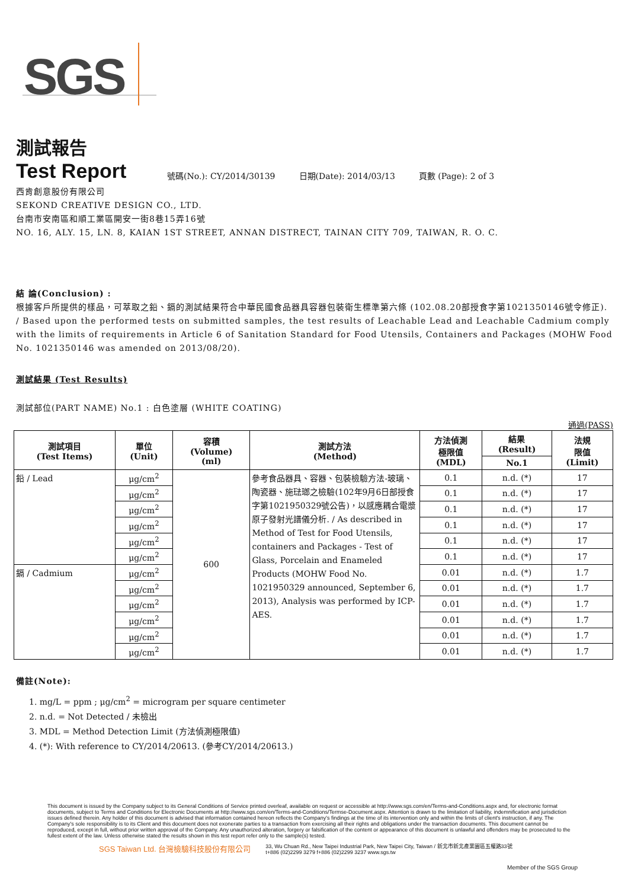SGS
測試報告
Test Report
號碼(No.): CY/2014/30139 日期(Date): 2014/03/13 頁數 (Page): 2 of 3
西肯創意股份有限公司
SEKOND CREATIVE DESIGN CO., LTD.
台南市安南區和順工業區開安一街8巷15弄16號
NO. 16, ALY. 15, LN. 8, KAIAN 1ST STREET, ANNAN DISTRECT, TAINAN CITY 709, TAIWAN, R. O. C.
結 論(Conclusion) :
根據客戶所提供的樣品，可萃取之鉛、鎘的測試結果符合中華民國食品器具容器包裝衛生標準第六條 (102.08.20部授食字第1021350146號令修正). / Based upon the performed tests on submitted samples, the test results of Leachable Lead and Leachable Cadmium comply with the limits of requirements in Article 6 of Sanitation Standard for Food Utensils, Containers and Packages (MOHW Food No. 1021350146 was amended on 2013/08/20).
測試結果 (Test Results)
測試部位(PART NAME) No.1 : 白色塗層 (WHITE COATING)
通過(PASS)
| 測試項目 (Test Items) | 單位 (Unit) | 容積 (Volume) (ml) | 測試方法 (Method) | 方法偵測 極限值 (MDL) | 結果 (Result) | 法規 限值 (Limit) |
| --- | --- | --- | --- | --- | --- | --- |
| | | | | | No.1 | |
| 鉛 / Lead | μg/cm<sup>2</sup> | 600 | 參考食品器具、容器、包裝檢驗方法-玻璃、陶瓷器、施琺瑯之檢驗(102年9月6日部授食字第1021950329號公告)，以感應耦合電漿原子發射光譜儀分析. / As described in Method of Test for Food Utensils, containers and Packages - Test of Glass, Porcelain and Enameled Products (MOHW Food No. 1021950329 announced, September 6, 2013), Analysis was performed by ICP-AES. | 0.1 | n.d. (*) | 17 |
| | μg/cm<sup>2</sup> | | | 0.1 | n.d. (*) | 17 |
| | μg/cm<sup>2</sup> | | | 0.1 | n.d. (*) | 17 |
| | μg/cm<sup>2</sup> | | | 0.1 | n.d. (*) | 17 |
| | μg/cm<sup>2</sup> | | | 0.1 | n.d. (*) | 17 |
| | μg/cm<sup>2</sup> | | | 0.1 | n.d. (*) | 17 |
| 鎘 / Cadmium | μg/cm<sup>2</sup> | | | 0.01 | n.d. (*) | 1.7 |
| | μg/cm<sup>2</sup> | | | 0.01 | n.d. (*) | 1.7 |
| | μg/cm<sup>2</sup> | | | 0.01 | n.d. (*) | 1.7 |
| | μg/cm<sup>2</sup> | | | 0.01 | n.d. (*) | 1.7 |
| | μg/cm<sup>2</sup> | | | 0.01 | n.d. (*) | 1.7 |
| | μg/cm<sup>2</sup> | | | 0.01 | n.d. (*) | 1.7 |
備註(Note):
1. mg/L = ppm ; μg/cm<sup>2</sup> = microgram per square centimeter
2. n.d. = Not Detected / 未檢出
3. MDL = Method Detection Limit (方法偵測極限值)
4. (*): With reference to CY/2014/20613. (參考CY/2014/20613.)
This document is issued by the Company subject to its General Conditions of Service printed overleaf, available on request or accessible at http://www.sgs.com/en/Terms-and-Conditions.aspx and, for electronic format documents, subject to Terms and Conditions for Electronic Documents at http://www.sgs.com/en/Terms-and-Conditions/Termse-Document.aspx. Attention is drawn to the limitation of liability, indemnification and jurisdiction issues defined therein. Any holder of this document is advised that information contained hereon reflects the Company's findings at the time of its intervention only and within the limits of client's instruction, if any. The Company's sole responsibility is to its Client and this document does not exonerate parties to a transaction from exercising all their rights and obligations under the transaction documents. This document cannot be reproduced, except in full, without prior written approval of the Company. Any unauthorized alteration, forgery or falsification of the content or appearance of this document is unlawful and offenders may be prosecuted to the fullest extent of the law. Unless otherwise stated the results shown in this test report refer only to the sample(s) tested.
SGS Taiwan Ltd. 台灣檢驗科技股份有限公司 33, Wu Chuan Rd., New Taipei Industrial Park, New Taipei City, Taiwan / 新北市新北產業園區五權路33號
t+886 (02)2299 3279 f+886 (02)2299 3237 www.sgs.tw
Member of the SGS Group